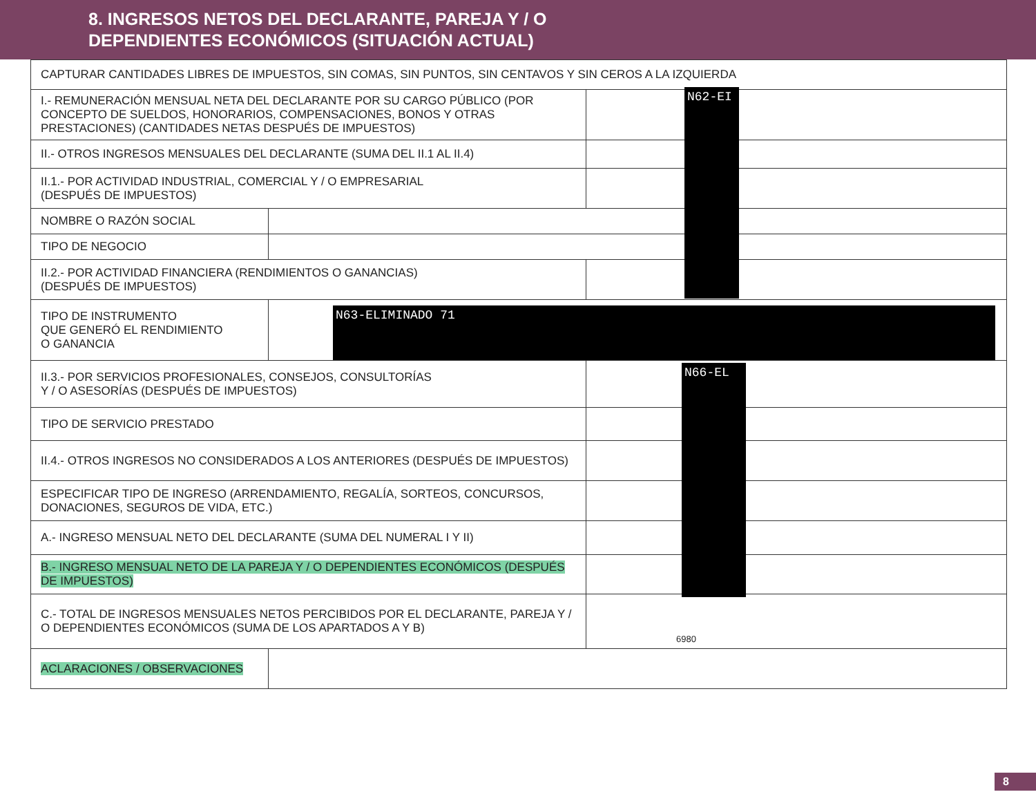8. INGRESOS NETOS DEL DECLARANTE, PAREJA Y / O
DEPENDIENTES ECONÓMICOS (SITUACIÓN ACTUAL)
| CAPTURAR CANTIDADES LIBRES DE IMPUESTOS, SIN COMAS, SIN PUNTOS, SIN CENTAVOS Y SIN CEROS A LA IZQUIERDA | | |
| I.- REMUNERACIÓN MENSUAL NETA DEL DECLARANTE POR SU CARGO PÚBLICO (POR CONCEPTO DE SUELDOS, HONORARIOS, COMPENSACIONES, BONOS Y OTRAS PRESTACIONES) (CANTIDADES NETAS DESPUÉS DE IMPUESTOS) | | |
| II.- OTROS INGRESOS MENSUALES DEL DECLARANTE (SUMA DEL II.1 AL II.4) | | |
| II.1.- POR ACTIVIDAD INDUSTRIAL, COMERCIAL Y / O EMPRESARIAL (DESPUÉS DE IMPUESTOS) | | |
| NOMBRE O RAZÓN SOCIAL | | |
| TIPO DE NEGOCIO | | |
| II.2.- POR ACTIVIDAD FINANCIERA (RENDIMIENTOS O GANANCIAS) (DESPUÉS DE IMPUESTOS) | | |
| TIPO DE INSTRUMENTO QUE GENERÓ EL RENDIMIENTO O GANANCIA | | |
| II.3.- POR SERVICIOS PROFESIONALES, CONSEJOS, CONSULTORÍAS Y / O ASESORÍAS (DESPUÉS DE IMPUESTOS) | | |
| TIPO DE SERVICIO PRESTADO | | |
| II.4.- OTROS INGRESOS NO CONSIDERADOS A LOS ANTERIORES (DESPUÉS DE IMPUESTOS) | | |
| ESPECIFICAR TIPO DE INGRESO (ARRENDAMIENTO, REGALÍA, SORTEOS, CONCURSOS, DONACIONES, SEGUROS DE VIDA, ETC.) | | |
| A.- INGRESO MENSUAL NETO DEL DECLARANTE (SUMA DEL NUMERAL I Y II) | | |
| B.- INGRESO MENSUAL NETO DE LA PAREJA Y / O DEPENDIENTES ECONÓMICOS (DESPUÉS DE IMPUESTOS) | | |
| C.- TOTAL DE INGRESOS MENSUALES NETOS PERCIBIDOS POR EL DECLARANTE, PAREJA Y / O DEPENDIENTES ECONÓMICOS (SUMA DE LOS APARTADOS A Y B) | | 6980 |
| ACLARACIONES / OBSERVACIONES | | |
N62-EI
N63-ELIMINADO 71
N66-EL
8